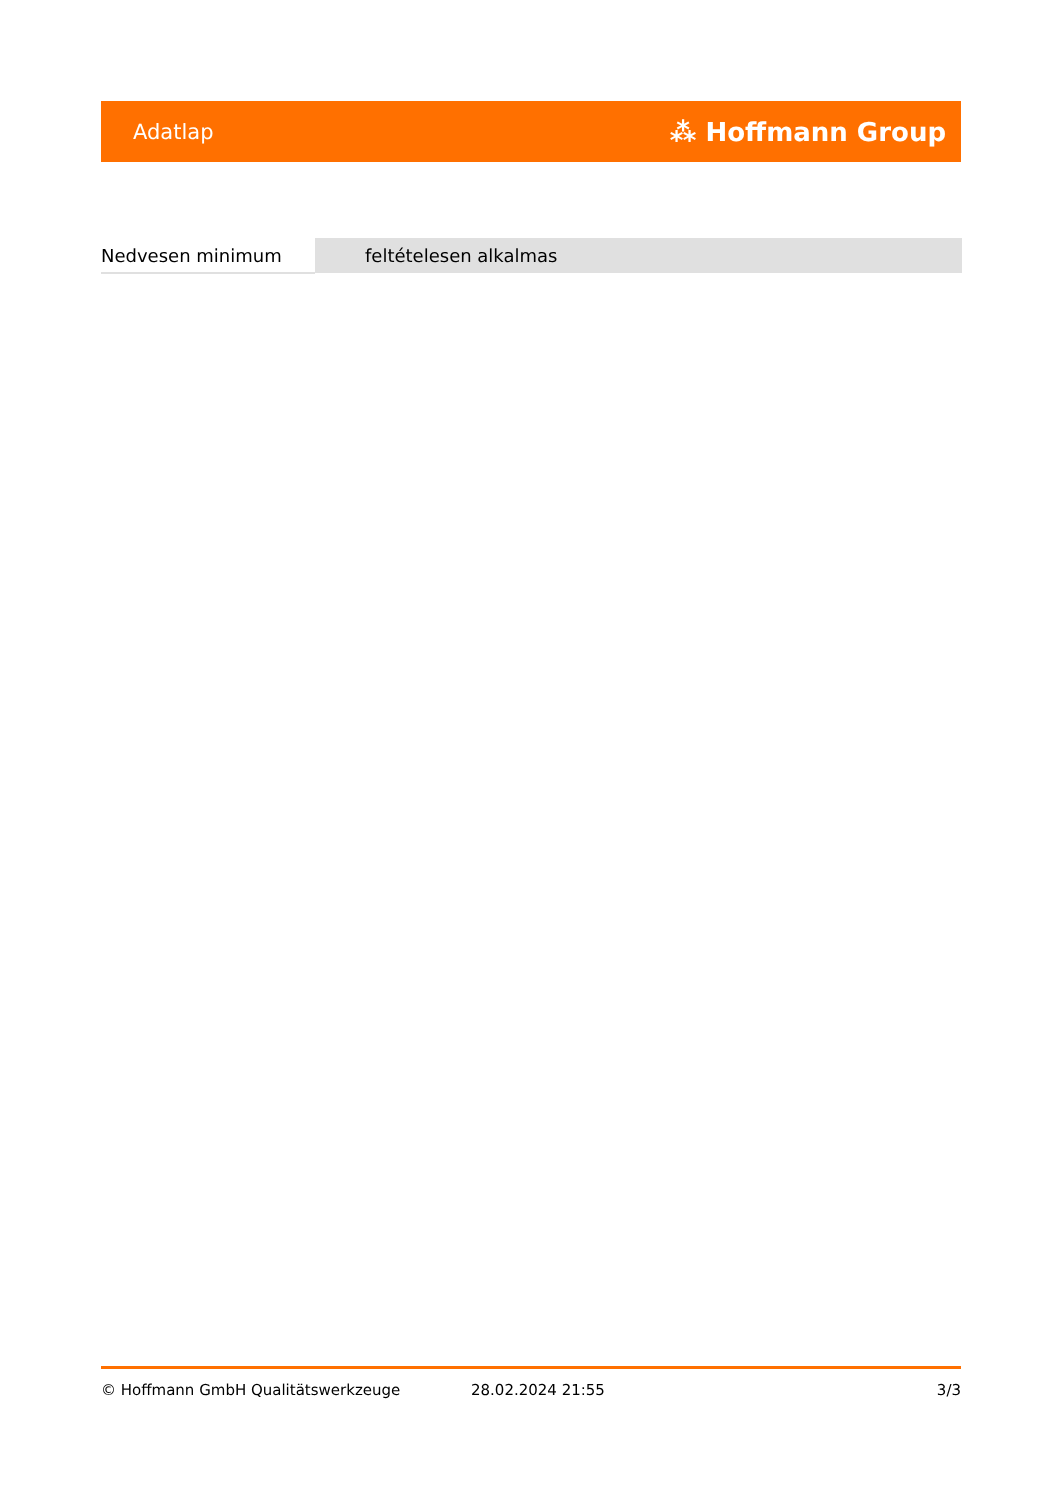Adatlap ⁂ Hoffmann Group
| Nedvesen minimum | feltételesen alkalmas |
© Hoffmann GmbH Qualitätswerkzeuge 28.02.2024 21:55 3/3